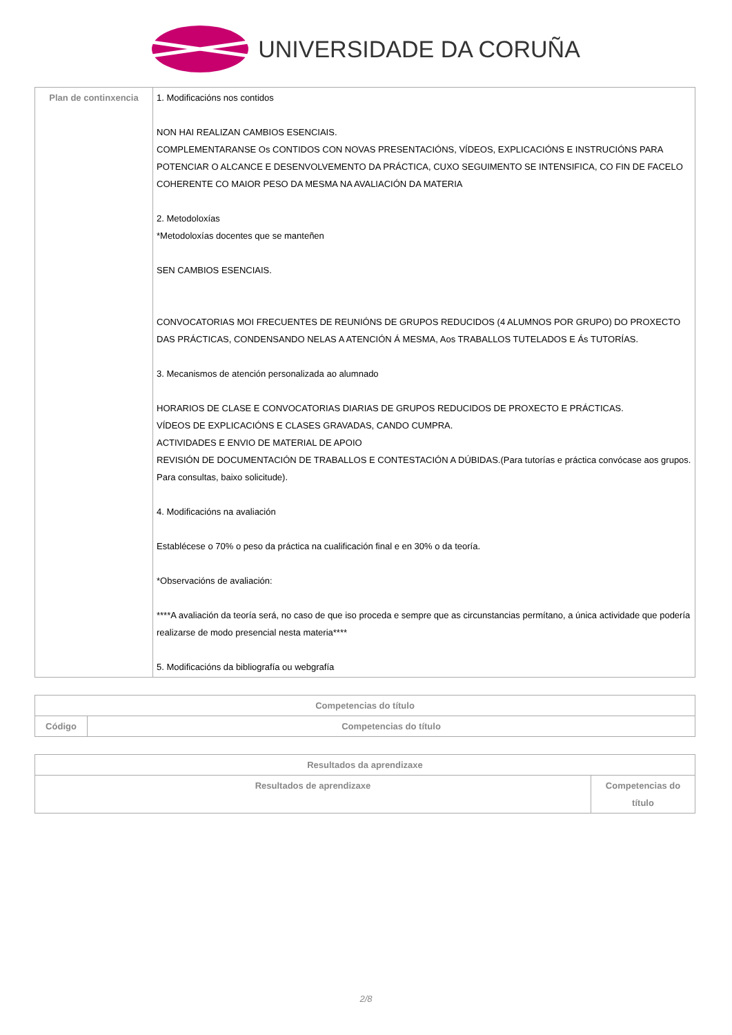UNIVERSIDADE DA CORUÑA
| Plan de continxencia | 1. Modificacións nos contidos NON HAI REALIZAN CAMBIOS ESENCIAIS. COMPLEMENTARANSE Os CONTIDOS CON NOVAS PRESENTACIÓNS, VÍDEOS, EXPLICACIÓNS E INSTRUCIÓNS PARA POTENCIAR O ALCANCE E DESENVOLVEMENTO DA PRÁCTICA, CUXO SEGUIMENTO SE INTENSIFICA, CO FIN DE FACELO COHERENTE CO MAIOR PESO DA MESMA NA AVALIACIÓN DA MATERIA 2. Metodoloxías *Metodoloxías docentes que se manteñen SEN CAMBIOS ESENCIAIS. CONVOCATORIAS MOI FRECUENTES DE REUNIÓNS DE GRUPOS REDUCIDOS (4 ALUMNOS POR GRUPO) DO PROXECTO DAS PRÁCTICAS, CONDENSANDO NELAS A ATENCIÓN Á MESMA, Aos TRABALLOS TUTELADOS E Ás TUTORÍAS. 3. Mecanismos de atención personalizada ao alumnado HORARIOS DE CLASE E CONVOCATORIAS DIARIAS DE GRUPOS REDUCIDOS DE PROXECTO E PRÁCTICAS. VÍDEOS DE EXPLICACIÓNS E CLASES GRAVADAS, CANDO CUMPRA. ACTIVIDADES E ENVIO DE MATERIAL DE APOIO REVISIÓN DE DOCUMENTACIÓN DE TRABALLOS E CONTESTACIÓN A DÚBIDAS.(Para tutorías e práctica convócase aos grupos. Para consultas, baixo solicitude). 4. Modificacións na avaliación Establécese o 70% o peso da práctica na cualificación final e en 30% o da teoría. *Observacións de avaliación: ****A avaliación da teoría será, no caso de que iso proceda e sempre que as circunstancias permítano, a única actividade que podería realizarse de modo presencial nesta materia**** 5. Modificacións da bibliografía ou webgrafía |
| Competencias do título | |
| --- | --- |
| Código | Competencias do título |
| Resultados da aprendizaxe | |
| --- | --- |
| Resultados de aprendizaxe | Competencias do título |
2/8